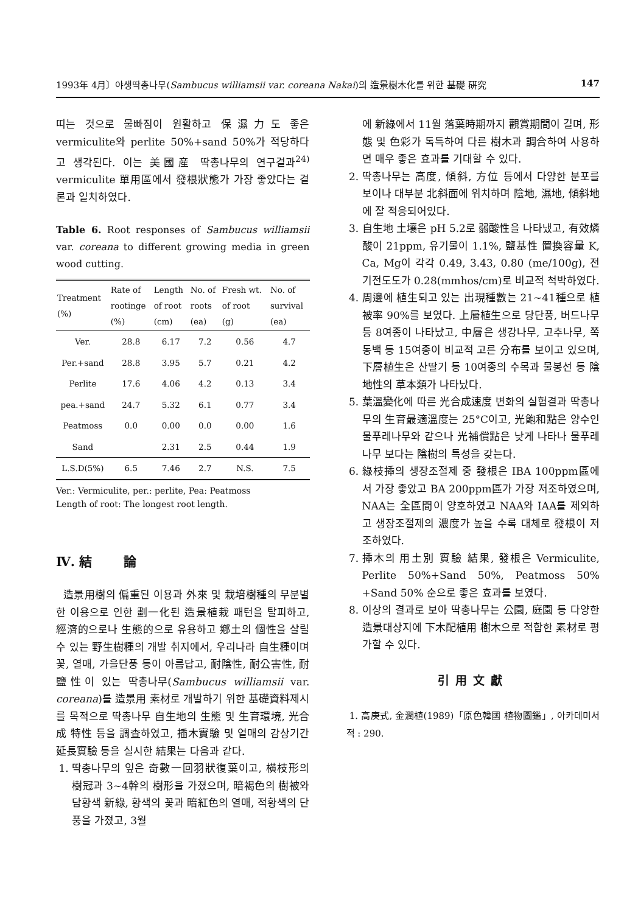1993年 4月〕야생딱총나무(Sambucus williamsii var. coreana Nakai)의 造景樹木化를 위한 基礎 硏究 147
띠는 것으로 물빠짐이 원활하고 保濕力도 좋은 vermiculite와 perlite 50%+sand 50%가 적당하다고 생각된다. 이는 美國産 딱총나무의 연구결과<sup>24)</sup> vermiculite 單用區에서 發根狀態가 가장 좋았다는 결론과 일치하였다.
Table 6. Root responses of Sambucus williamsii var. coreana to different growing media in green wood cutting.
| Treatment (%) | Rate of rootinge (%) | Length of root (cm) | No. of roots (ea) | Fresh wt. of root (g) | No. of survival (ea) |
| --- | --- | --- | --- | --- | --- |
| Ver. | 28.8 | 6.17 | 7.2 | 0.56 | 4.7 |
| Per.+sand | 28.8 | 3.95 | 5.7 | 0.21 | 4.2 |
| Perlite | 17.6 | 4.06 | 4.2 | 0.13 | 3.4 |
| pea.+sand | 24.7 | 5.32 | 6.1 | 0.77 | 3.4 |
| Peatmoss | 0.0 | 0.00 | 0.0 | 0.00 | 1.6 |
| Sand | | 2.31 | 2.5 | 0.44 | 1.9 |
| L.S.D(5%) | 6.5 | 7.46 | 2.7 | N.S. | 7.5 |
Ver.: Vermiculite, per.: perlite, Pea: Peatmoss
Length of root: The longest root length.
Ⅳ. 結 論
造景用樹의 偏重된 이용과 外來 및 栽培樹種의 무분별한 이용으로 인한 劃一化된 造景植栽 패턴을 탈피하고, 經濟的으로나 生態的으로 유용하고 鄕土의 個性을 살릴 수 있는 野生樹種의 개발 취지에서, 우리나라 自生種이며 꽃, 열매, 가을단풍 등이 아름답고, 耐陰性, 耐公害性, 耐鹽性이 있는 딱총나무(Sambucus williamsii var. coreana)를 造景用 素材로 개발하기 위한 基礎資料제시를 목적으로 딱총나무 自生地의 生態 및 生育環境, 光合成 特性 등을 調査하였고, 插木實驗 및 열매의 감상기간 延長實驗 등을 실시한 結果는 다음과 같다.
1. 딱총나무의 잎은 奇數一回羽狀復葉이고, 横枝形의 樹冠과 3~4幹의 樹形을 가졌으며, 暗褐色의 樹被와 담황색 新綠, 황색의 꽃과 暗紅色의 열매, 적황색의 단풍을 가졌고, 3월
에 新綠에서 11월 落葉時期까지 觀賞期間이 길며, 形態 및 色彩가 독특하여 다른 樹木과 調合하여 사용하면 매우 좋은 효과를 기대할 수 있다.
2. 딱총나무는 高度, 傾斜, 方位 등에서 다양한 분포를 보이나 대부분 北斜面에 위치하며 陰地, 濕地, 傾斜地에 잘 적응되어있다.
3. 自生地 土壤은 pH 5.2로 弱酸性을 나타냈고, 有效燐酸이 21ppm, 유기물이 1.1%, 鹽基性 置換容量 K, Ca, Mg이 각각 0.49, 3.43, 0.80 (me/100g), 전기전도도가 0.28(mmhos/cm)로 비교적 척박하였다.
4. 周邊에 植生되고 있는 出現種數는 21~41種으로 植被率 90%를 보였다. 上層植生으로 당단풍, 버드나무 등 8여종이 나타났고, 中層은 생강나무, 고추나무, 쪽동백 등 15여종이 비교적 고른 分布를 보이고 있으며, 下層植生은 산딸기 등 10여종의 수목과 물봉선 등 陰地性의 草本類가 나타났다.
5. 葉溫變化에 따른 光合成速度 변화의 실험결과 딱총나무의 生育最適溫度는 25°C이고, 光飽和點은 양수인 물푸레나무와 같으나 光補償點은 낮게 나타나 물푸레나무 보다는 陰樹의 특성을 갖는다.
6. 綠枝揷의 생장조절제 중 發根은 IBA 100ppm區에서 가장 좋았고 BA 200ppm區가 가장 저조하였으며, NAA는 全區間이 양호하였고 NAA와 IAA를 제외하고 생장조절제의 濃度가 높을 수록 대체로 發根이 저조하였다.
7. 揷木의 用土別 實驗 結果, 發根은 Vermiculite, Perlite 50%+Sand 50%, Peatmoss 50% +Sand 50% 순으로 좋은 효과를 보였다.
8. 이상의 결과로 보아 딱총나무는 公園, 庭園 등 다양한 造景대상지에 下木配植用 樹木으로 적합한 素材로 평가할 수 있다.
引用文獻
1. 高庚式, 金潤植(1989)「原色韓國 植物圖鑑」, 아카데미서적 : 290.